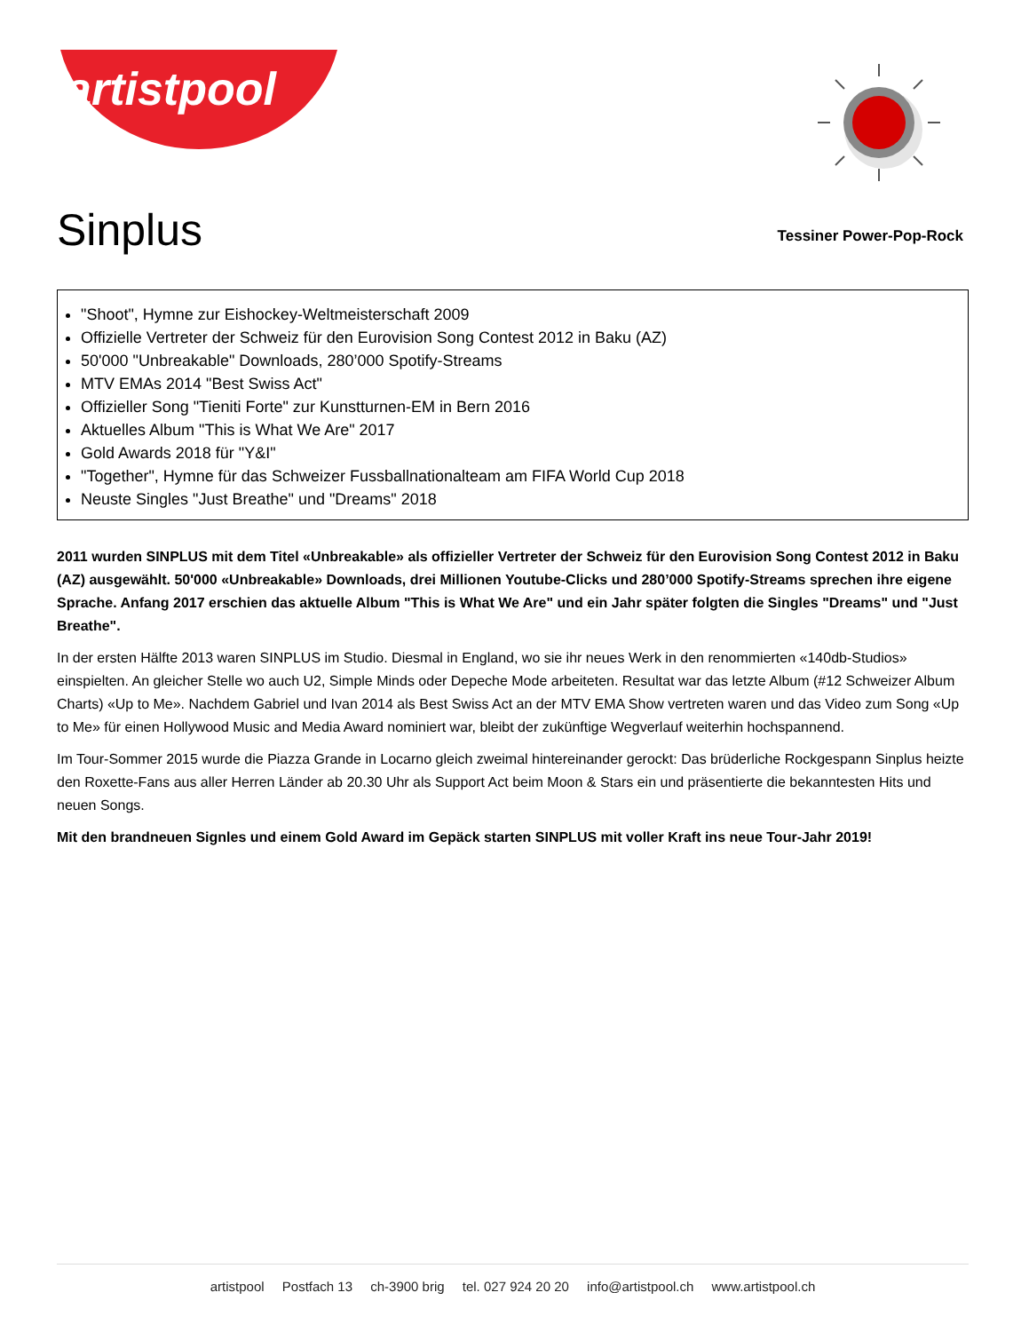artistpool
Sinplus
Tessiner Power-Pop-Rock
"Shoot", Hymne zur Eishockey-Weltmeisterschaft 2009
Offizielle Vertreter der Schweiz für den Eurovision Song Contest 2012 in Baku (AZ)
50'000 "Unbreakable" Downloads, 280’000 Spotify-Streams
MTV EMAs 2014 "Best Swiss Act"
Offizieller Song "Tieniti Forte" zur Kunstturnen-EM in Bern 2016
Aktuelles Album "This is What We Are" 2017
Gold Awards 2018 für "Y&I"
"Together", Hymne für das Schweizer Fussballnationalteam am FIFA World Cup 2018
Neuste Singles "Just Breathe" und "Dreams" 2018
2011 wurden SINPLUS mit dem Titel «Unbreakable» als offizieller Vertreter der Schweiz für den Eurovision Song Contest 2012 in Baku (AZ) ausgewählt. 50'000 «Unbreakable» Downloads, drei Millionen Youtube-Clicks und 280’000 Spotify-Streams sprechen ihre eigene Sprache. Anfang 2017 erschien das aktuelle Album "This is What We Are" und ein Jahr später folgten die Singles "Dreams" und "Just Breathe".
In der ersten Hälfte 2013 waren SINPLUS im Studio. Diesmal in England, wo sie ihr neues Werk in den renommierten «140db-Studios» einspielten. An gleicher Stelle wo auch U2, Simple Minds oder Depeche Mode arbeiteten. Resultat war das letzte Album (#12 Schweizer Album Charts) «Up to Me». Nachdem Gabriel und Ivan 2014 als Best Swiss Act an der MTV EMA Show vertreten waren und das Video zum Song «Up to Me» für einen Hollywood Music and Media Award nominiert war, bleibt der zukünftige Wegverlauf weiterhin hochspannend.
Im Tour-Sommer 2015 wurde die Piazza Grande in Locarno gleich zweimal hintereinander gerockt: Das brüderliche Rockgespann Sinplus heizte den Roxette-Fans aus aller Herren Länder ab 20.30 Uhr als Support Act beim Moon & Stars ein und präsentierte die bekanntesten Hits und neuen Songs.
Mit den brandneuen Signles und einem Gold Award im Gepäck starten SINPLUS mit voller Kraft ins neue Tour-Jahr 2019!
artistpool Postfach 13 ch-3900 brig tel. 027 924 20 20 info@artistpool.ch www.artistpool.ch